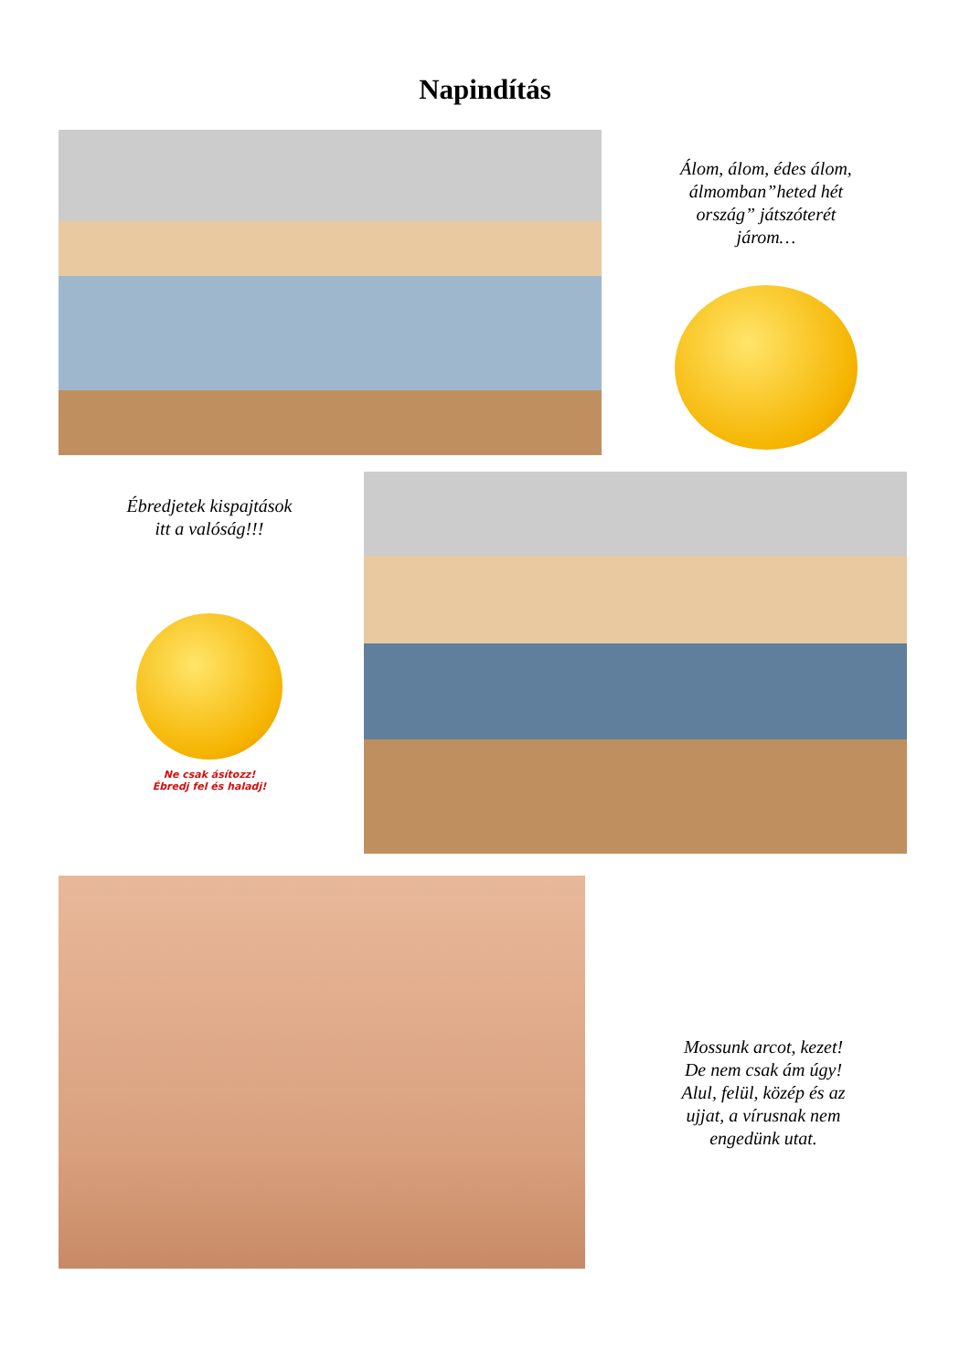Napindítás
Álom, álom, édes álom,
álmomban”heted hét
ország” játszóterét
járom…
Ébredjetek kispajtások
itt a valóság!!!
Ne csak ásítozz!
Ébredj fel és haladj!
Mossunk arcot, kezet!
De nem csak ám úgy!
Alul, felül, közép és az
ujjat, a vírusnak nem
engedünk utat.